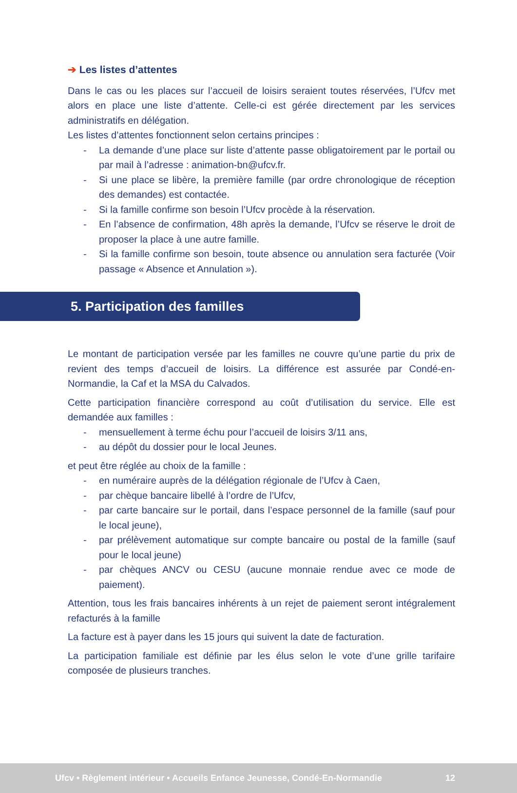➔ Les listes d’attentes
Dans le cas ou les places sur l’accueil de loisirs seraient toutes réservées, l’Ufcv met alors en place une liste d’attente. Celle-ci est gérée directement par les services administratifs en délégation.
Les listes d’attentes fonctionnent selon certains principes :
- La demande d’une place sur liste d’attente passe obligatoirement par le portail ou par mail à l’adresse : animation-bn@ufcv.fr.
- Si une place se libère, la première famille (par ordre chronologique de réception des demandes) est contactée.
- Si la famille confirme son besoin l’Ufcv procède à la réservation.
- En l’absence de confirmation, 48h après la demande, l’Ufcv se réserve le droit de proposer la place à une autre famille.
- Si la famille confirme son besoin, toute absence ou annulation sera facturée (Voir passage « Absence et Annulation »).
5. Participation des familles
Le montant de participation versée par les familles ne couvre qu’une partie du prix de revient des temps d’accueil de loisirs. La différence est assurée par Condé-en-Normandie, la Caf et la MSA du Calvados.
Cette participation financière correspond au coût d’utilisation du service. Elle est demandée aux familles :
- mensuellement à terme échu pour l’accueil de loisirs 3/11 ans,
- au dépôt du dossier pour le local Jeunes.
et peut être réglée au choix de la famille :
- en numéraire auprès de la délégation régionale de l’Ufcv à Caen,
- par chèque bancaire libellé à l’ordre de l’Ufcv,
- par carte bancaire sur le portail, dans l’espace personnel de la famille (sauf pour le local jeune),
- par prélèvement automatique sur compte bancaire ou postal de la famille (sauf pour le local jeune)
- par chèques ANCV ou CESU (aucune monnaie rendue avec ce mode de paiement).
Attention, tous les frais bancaires inhérents à un rejet de paiement seront intégralement refacturés à la famille
La facture est à payer dans les 15 jours qui suivent la date de facturation.
La participation familiale est définie par les élus selon le vote d’une grille tarifaire composée de plusieurs tranches.
Ufcv • Règlement intérieur • Accueils Enfance Jeunesse, Condé-En-Normandie 12